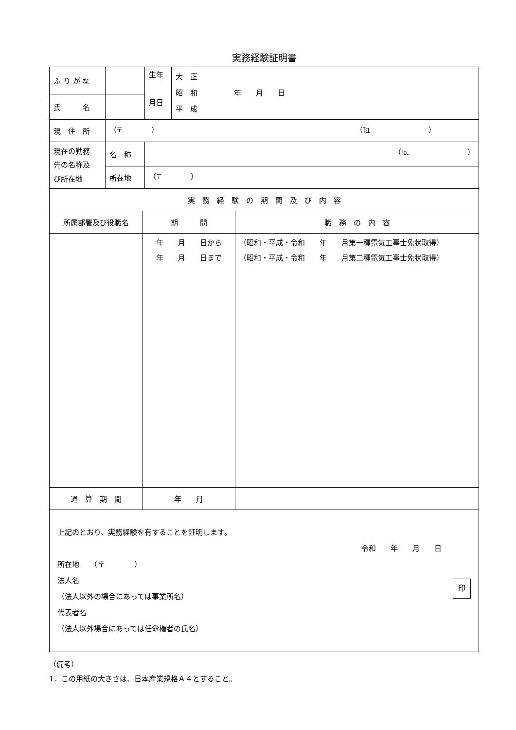実務経験証明書
| ふ り が な | | | 生年 月日 | 大 正 昭 和 年 月 日 平 成 |
| 氏 名 | | | | |
| 現 住 所 | （〒 ） （℡ ） | | | |
| 現在の勤務 先の名称及 び所在地 | 名 称 | （℡ ） | | |
| | 所在地 | （〒 ） | | |
| 実 務 経 験 の 期 間 及 び 内 容 | | | | |
| 所属部署及び役職名 | 期 間 | 職 務 の 内 容 |
| | 年 月 日から 年 月 日まで | （昭和・平成・令和 年 月第一種電気工事士免状取得） （昭和・平成・令和 年 月第二種電気工事士免状取得） |
| 通 算 期 間 | 年 月 | |
| 上記のとおり、実務経験を有することを証明します。 令和 年 月 日 所在地 （〒 ） 法人名 （法人以外の場合にあっては事業所名） 印 代表者名 （法人以外場合にあっては任命権者の氏名） | | |
（備考）
1．この用紙の大きさは、日本産業規格Ａ４とすること。